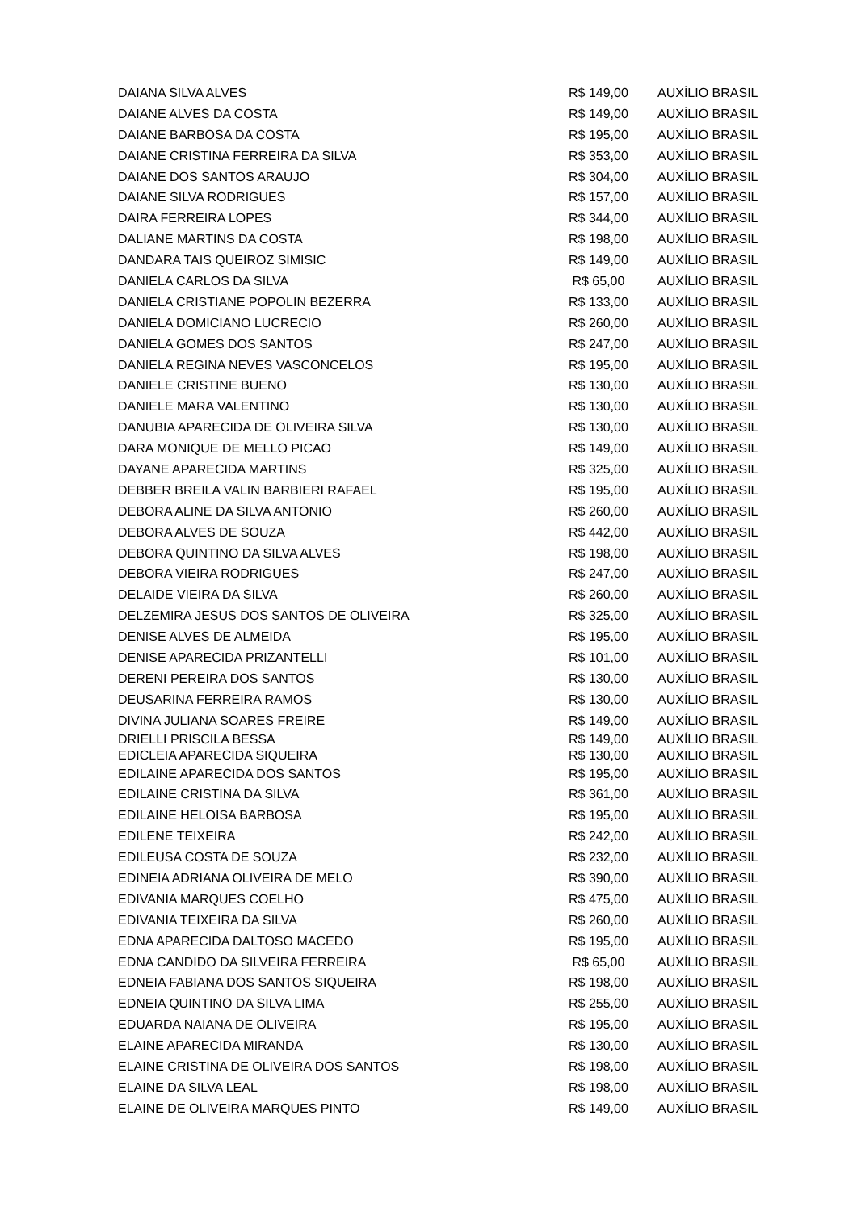| DAIANA SILVA ALVES | R$ 149,00 | AUXÍLIO BRASIL |
| DAIANE ALVES DA COSTA | R$ 149,00 | AUXÍLIO BRASIL |
| DAIANE BARBOSA DA COSTA | R$ 195,00 | AUXÍLIO BRASIL |
| DAIANE CRISTINA FERREIRA DA SILVA | R$ 353,00 | AUXÍLIO BRASIL |
| DAIANE DOS SANTOS ARAUJO | R$ 304,00 | AUXÍLIO BRASIL |
| DAIANE SILVA RODRIGUES | R$ 157,00 | AUXÍLIO BRASIL |
| DAIRA FERREIRA LOPES | R$ 344,00 | AUXÍLIO BRASIL |
| DALIANE MARTINS DA COSTA | R$ 198,00 | AUXÍLIO BRASIL |
| DANDARA TAIS QUEIROZ SIMISIC | R$ 149,00 | AUXÍLIO BRASIL |
| DANIELA CARLOS DA SILVA | R$ 65,00 | AUXÍLIO BRASIL |
| DANIELA CRISTIANE POPOLIN BEZERRA | R$ 133,00 | AUXÍLIO BRASIL |
| DANIELA DOMICIANO LUCRECIO | R$ 260,00 | AUXÍLIO BRASIL |
| DANIELA GOMES DOS SANTOS | R$ 247,00 | AUXÍLIO BRASIL |
| DANIELA REGINA NEVES VASCONCELOS | R$ 195,00 | AUXÍLIO BRASIL |
| DANIELE CRISTINE BUENO | R$ 130,00 | AUXÍLIO BRASIL |
| DANIELE MARA VALENTINO | R$ 130,00 | AUXÍLIO BRASIL |
| DANUBIA APARECIDA DE OLIVEIRA SILVA | R$ 130,00 | AUXÍLIO BRASIL |
| DARA MONIQUE DE MELLO PICAO | R$ 149,00 | AUXÍLIO BRASIL |
| DAYANE APARECIDA MARTINS | R$ 325,00 | AUXÍLIO BRASIL |
| DEBBER BREILA VALIN BARBIERI RAFAEL | R$ 195,00 | AUXÍLIO BRASIL |
| DEBORA ALINE DA SILVA ANTONIO | R$ 260,00 | AUXÍLIO BRASIL |
| DEBORA ALVES DE SOUZA | R$ 442,00 | AUXÍLIO BRASIL |
| DEBORA QUINTINO DA SILVA ALVES | R$ 198,00 | AUXÍLIO BRASIL |
| DEBORA VIEIRA RODRIGUES | R$ 247,00 | AUXÍLIO BRASIL |
| DELAIDE VIEIRA DA SILVA | R$ 260,00 | AUXÍLIO BRASIL |
| DELZEMIRA JESUS DOS SANTOS DE OLIVEIRA | R$ 325,00 | AUXÍLIO BRASIL |
| DENISE ALVES DE ALMEIDA | R$ 195,00 | AUXÍLIO BRASIL |
| DENISE APARECIDA PRIZANTELLI | R$ 101,00 | AUXÍLIO BRASIL |
| DERENI PEREIRA DOS SANTOS | R$ 130,00 | AUXÍLIO BRASIL |
| DEUSARINA FERREIRA RAMOS | R$ 130,00 | AUXÍLIO BRASIL |
| DIVINA JULIANA SOARES FREIRE | R$ 149,00 | AUXÍLIO BRASIL |
| DRIELLI PRISCILA BESSA | R$ 149,00 | AUXÍLIO BRASIL |
| EDICLEIA APARECIDA SIQUEIRA | R$ 130,00 | AUXILIO BRASIL |
| EDILAINE APARECIDA DOS SANTOS | R$ 195,00 | AUXÍLIO BRASIL |
| EDILAINE CRISTINA DA SILVA | R$ 361,00 | AUXÍLIO BRASIL |
| EDILAINE HELOISA BARBOSA | R$ 195,00 | AUXÍLIO BRASIL |
| EDILENE TEIXEIRA | R$ 242,00 | AUXÍLIO BRASIL |
| EDILEUSA COSTA DE SOUZA | R$ 232,00 | AUXÍLIO BRASIL |
| EDINEIA ADRIANA OLIVEIRA DE MELO | R$ 390,00 | AUXÍLIO BRASIL |
| EDIVANIA MARQUES COELHO | R$ 475,00 | AUXÍLIO BRASIL |
| EDIVANIA TEIXEIRA DA SILVA | R$ 260,00 | AUXÍLIO BRASIL |
| EDNA APARECIDA DALTOSO MACEDO | R$ 195,00 | AUXÍLIO BRASIL |
| EDNA CANDIDO DA SILVEIRA FERREIRA | R$ 65,00 | AUXÍLIO BRASIL |
| EDNEIA FABIANA DOS SANTOS SIQUEIRA | R$ 198,00 | AUXÍLIO BRASIL |
| EDNEIA QUINTINO DA SILVA LIMA | R$ 255,00 | AUXÍLIO BRASIL |
| EDUARDA NAIANA DE OLIVEIRA | R$ 195,00 | AUXÍLIO BRASIL |
| ELAINE APARECIDA MIRANDA | R$ 130,00 | AUXÍLIO BRASIL |
| ELAINE CRISTINA DE OLIVEIRA DOS SANTOS | R$ 198,00 | AUXÍLIO BRASIL |
| ELAINE DA SILVA LEAL | R$ 198,00 | AUXÍLIO BRASIL |
| ELAINE DE OLIVEIRA MARQUES PINTO | R$ 149,00 | AUXÍLIO BRASIL |